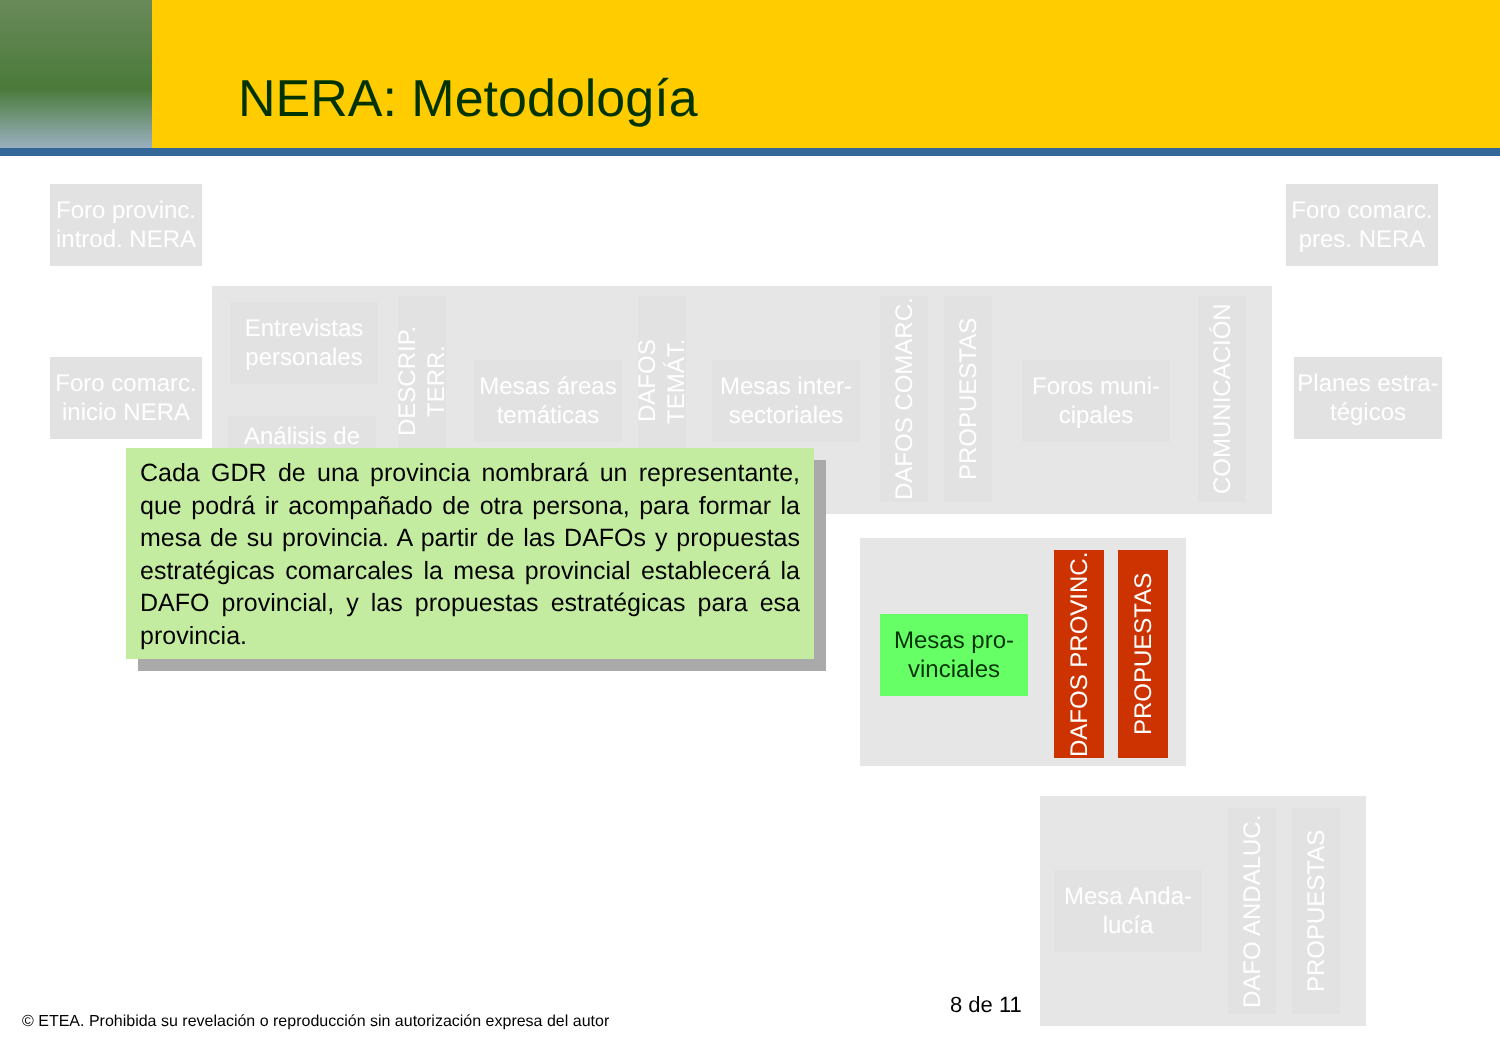NERA: Metodología
Foro provinc. introd. NERA
Foro comarc. pres. NERA
Foro comarc. inicio NERA
Entrevistas personales
Análisis de
DESCRIP. TERR.
Mesas áreas temáticas
DAFOS TEMÁT.
Mesas inter-sectoriales
DAFOS COMARC.
PROPUESTAS
Foros muni-cipales
COMUNICACIÓN
Planes estra-tégicos
Mesas pro-vinciales
DAFOS PROVINC.
PROPUESTAS
Mesa Anda-lucía
DAFO ANDALUC.
PROPUESTAS
Cada GDR de una provincia nombrará un representante, que podrá ir acompañado de otra persona, para formar la mesa de su provincia. A partir de las DAFOs y propuestas estratégicas comarcales la mesa provincial establecerá la DAFO provincial, y las propuestas estratégicas para esa provincia.
8 de 11
© ETEA. Prohibida su revelación o reproducción sin autorización expresa del autor